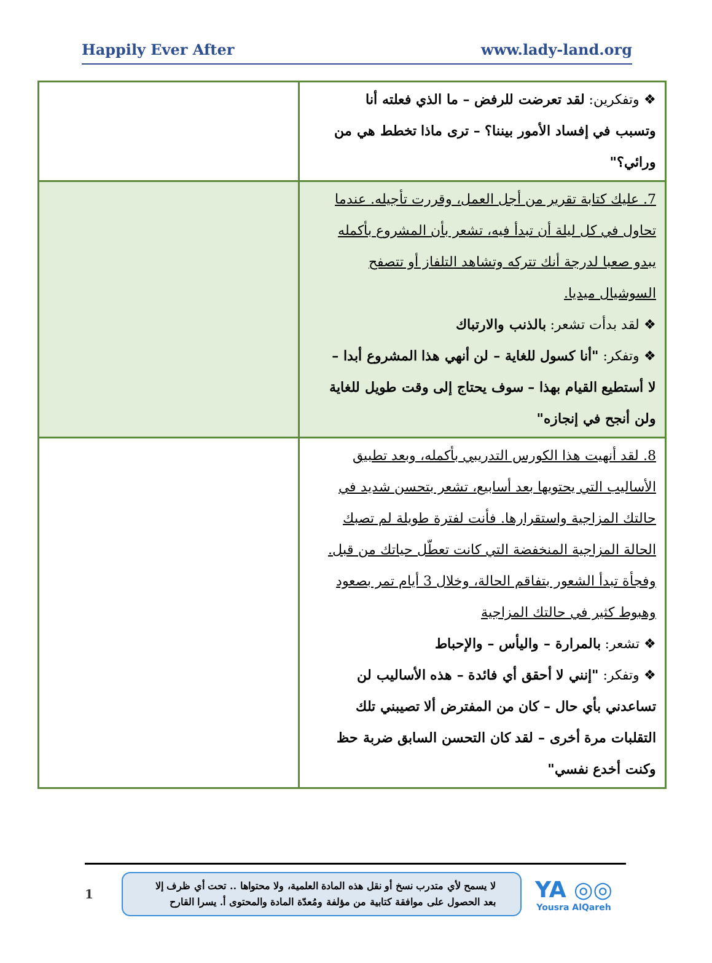Happily Ever After www.lady-land.org
| ❖ وتفكرين: لقد تعرضت للرفض – ما الذي فعلته أنا وتسبب في إفساد الأمور بيننا؟ – ترى ماذا تخطط هي من ورائي؟" | |
| 7. عليك كتابة تقرير من أجل العمل، وقررت تأجيله. عندما تحاول في كل ليلة أن تبدأ فيه، تشعر بأن المشروع بأكمله يبدو صعبا لدرجة أنك تتركه وتشاهد التلفاز أو تتصفح السوشيال ميديا. ❖ لقد بدأت تشعر: بالذنب والارتباك ❖ وتفكر: "أنا كسول للغاية – لن أنهي هذا المشروع أبدا – لا أستطيع القيام بهذا – سوف يحتاج إلى وقت طويل للغاية ولن أنجح في إنجازه" | |
| 8. لقد أنهيت هذا الكورس التدريبي بأكمله، وبعد تطبيق الأساليب التي يحتويها بعد أسابيع، تشعر بتحسن شديد في حالتك المزاجية واستقرارها. فأنت لفترة طويلة لم تصبك الحالة المزاجية المنخفضة التي كانت تعطّل حياتك من قبل. وفجأة تبدأ الشعور بتفاقم الحالة، وخلال 3 أيام تمر بصعود وهبوط كثير في حالتك المزاجية ❖ تشعر: بالمرارة – واليأس – والإحباط ❖ وتفكر: "إنني لا أحقق أي فائدة – هذه الأساليب لن تساعدني بأي حال – كان من المفترض ألا تصيبني تلك التقلبات مرة أخرى – لقد كان التحسن السابق ضربة حظ وكنت أخدع نفسي" | |
1
لا يسمح لأي متدرب نسخ أو نقل هذه المادة العلمية، ولا محتواها .. تحت أي ظرف إلا بعد الحصول على موافقة كتابية من مؤلفة ومُعدّة المادة والمحتوى أ. يسرا القارح
YA ◎◎
Yousra AlQareh